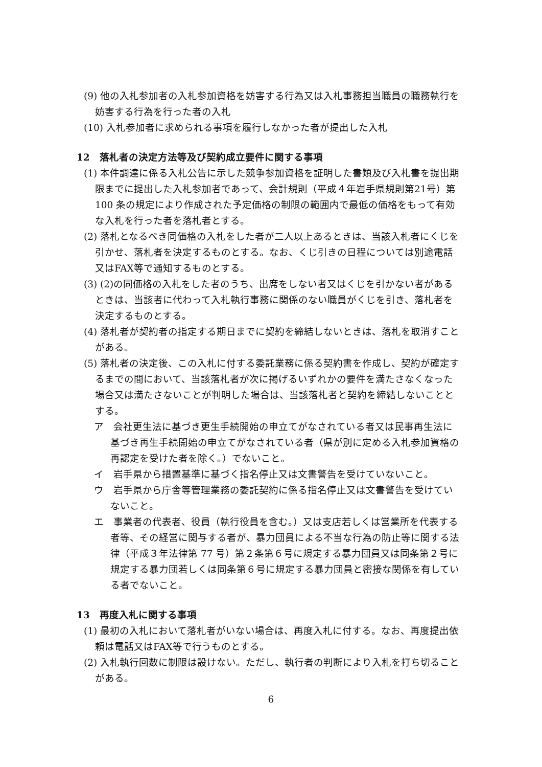(9) 他の入札参加者の入札参加資格を妨害する行為又は入札事務担当職員の職務執行を妨害する行為を行った者の入札
(10) 入札参加者に求められる事項を履行しなかった者が提出した入札
12　落札者の決定方法等及び契約成立要件に関する事項
(1) 本件調達に係る入札公告に示した競争参加資格を証明した書類及び入札書を提出期限までに提出した入札参加者であって、会計規則（平成４年岩手県規則第21号）第 100 条の規定により作成された予定価格の制限の範囲内で最低の価格をもって有効な入札を行った者を落札者とする。
(2) 落札となるべき同価格の入札をした者が二人以上あるときは、当該入札者にくじを引かせ、落札者を決定するものとする。なお、くじ引きの日程については別途電話又はFAX等で通知するものとする。
(3) (2)の同価格の入札をした者のうち、出席をしない者又はくじを引かない者があるときは、当該者に代わって入札執行事務に関係のない職員がくじを引き、落札者を決定するものとする。
(4) 落札者が契約者の指定する期日までに契約を締結しないときは、落札を取消すことがある。
(5) 落札者の決定後、この入札に付する委託業務に係る契約書を作成し、契約が確定するまでの間において、当該落札者が次に掲げるいずれかの要件を満たさなくなった場合又は満たさないことが判明した場合は、当該落札者と契約を締結しないこととする。
ア　会社更生法に基づき更生手続開始の申立てがなされている者又は民事再生法に基づき再生手続開始の申立てがなされている者（県が別に定める入札参加資格の再認定を受けた者を除く。）でないこと。
イ　岩手県から措置基準に基づく指名停止又は文書警告を受けていないこと。
ウ　岩手県から庁舎等管理業務の委託契約に係る指名停止又は文書警告を受けていないこと。
エ　事業者の代表者、役員（執行役員を含む。）又は支店若しくは営業所を代表する者等、その経営に関与する者が、暴力団員による不当な行為の防止等に関する法律（平成３年法律第 77 号）第２条第６号に規定する暴力団員又は同条第２号に規定する暴力団若しくは同条第６号に規定する暴力団員と密接な関係を有している者でないこと。
13　再度入札に関する事項
(1) 最初の入札において落札者がいない場合は、再度入札に付する。なお、再度提出依頼は電話又はFAX等で行うものとする。
(2) 入札執行回数に制限は設けない。ただし、執行者の判断により入札を打ち切ることがある。
6